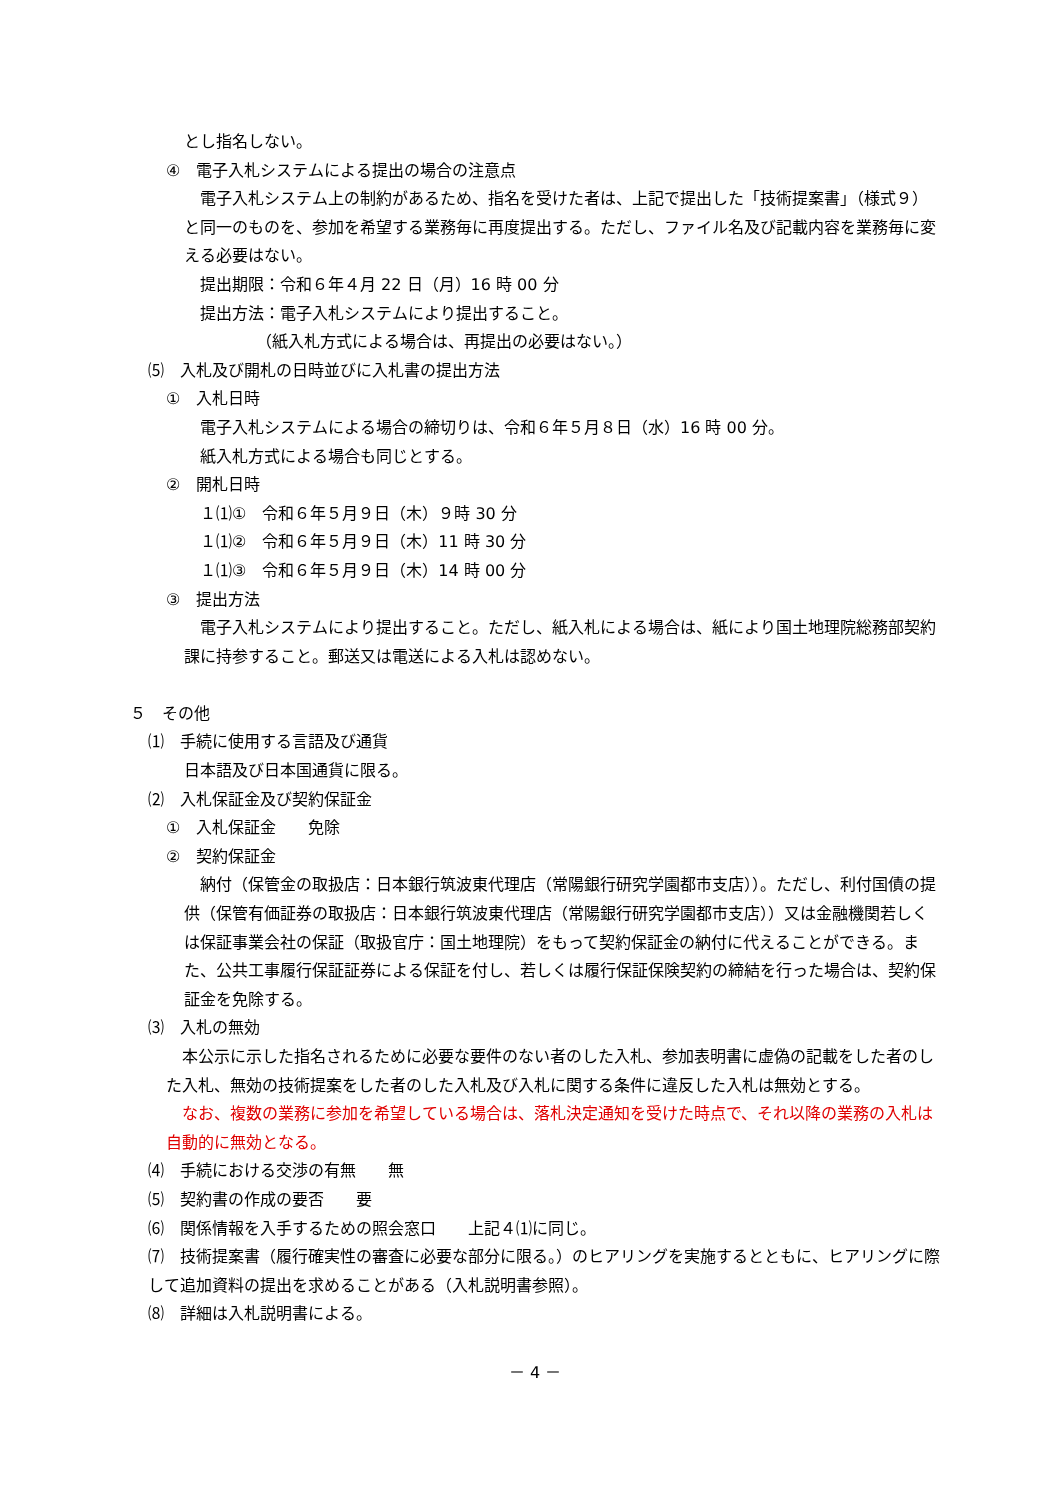とし指名しない。
④　電子入札システムによる提出の場合の注意点
　電子入札システム上の制約があるため、指名を受けた者は、上記で提出した「技術提案書」（様式９）と同一のものを、参加を希望する業務毎に再度提出する。ただし、ファイル名及び記載内容を業務毎に変える必要はない。
　提出期限：令和６年４月 22 日（月）16 時 00 分
　提出方法：電子入札システムにより提出すること。
　　　　　（紙入札方式による場合は、再提出の必要はない。）
⑸　入札及び開札の日時並びに入札書の提出方法
①　入札日時
　電子入札システムによる場合の締切りは、令和６年５月８日（水）16 時 00 分。
　紙入札方式による場合も同じとする。
②　開札日時
　１⑴①　令和６年５月９日（木）９時 30 分
　１⑴②　令和６年５月９日（木）11 時 30 分
　１⑴③　令和６年５月９日（木）14 時 00 分
③　提出方法
　電子入札システムにより提出すること。ただし、紙入札による場合は、紙により国土地理院総務部契約課に持参すること。郵送又は電送による入札は認めない。
５　その他
⑴　手続に使用する言語及び通貨
日本語及び日本国通貨に限る。
⑵　入札保証金及び契約保証金
①　入札保証金　　免除
②　契約保証金
　納付（保管金の取扱店：日本銀行筑波東代理店（常陽銀行研究学園都市支店））。ただし、利付国債の提供（保管有価証券の取扱店：日本銀行筑波東代理店（常陽銀行研究学園都市支店））又は金融機関若しくは保証事業会社の保証（取扱官庁：国土地理院）をもって契約保証金の納付に代えることができる。また、公共工事履行保証証券による保証を付し、若しくは履行保証保険契約の締結を行った場合は、契約保証金を免除する。
⑶　入札の無効
　本公示に示した指名されるために必要な要件のない者のした入札、参加表明書に虚偽の記載をした者のした入札、無効の技術提案をした者のした入札及び入札に関する条件に違反した入札は無効とする。
　なお、複数の業務に参加を希望している場合は、落札決定通知を受けた時点で、それ以降の業務の入札は自動的に無効となる。
⑷　手続における交渉の有無　　無
⑸　契約書の作成の要否　　要
⑹　関係情報を入手するための照会窓口　　上記４⑴に同じ。
⑺　技術提案書（履行確実性の審査に必要な部分に限る。）のヒアリングを実施するとともに、ヒアリングに際して追加資料の提出を求めることがある（入札説明書参照）。
⑻　詳細は入札説明書による。
－ 4 －